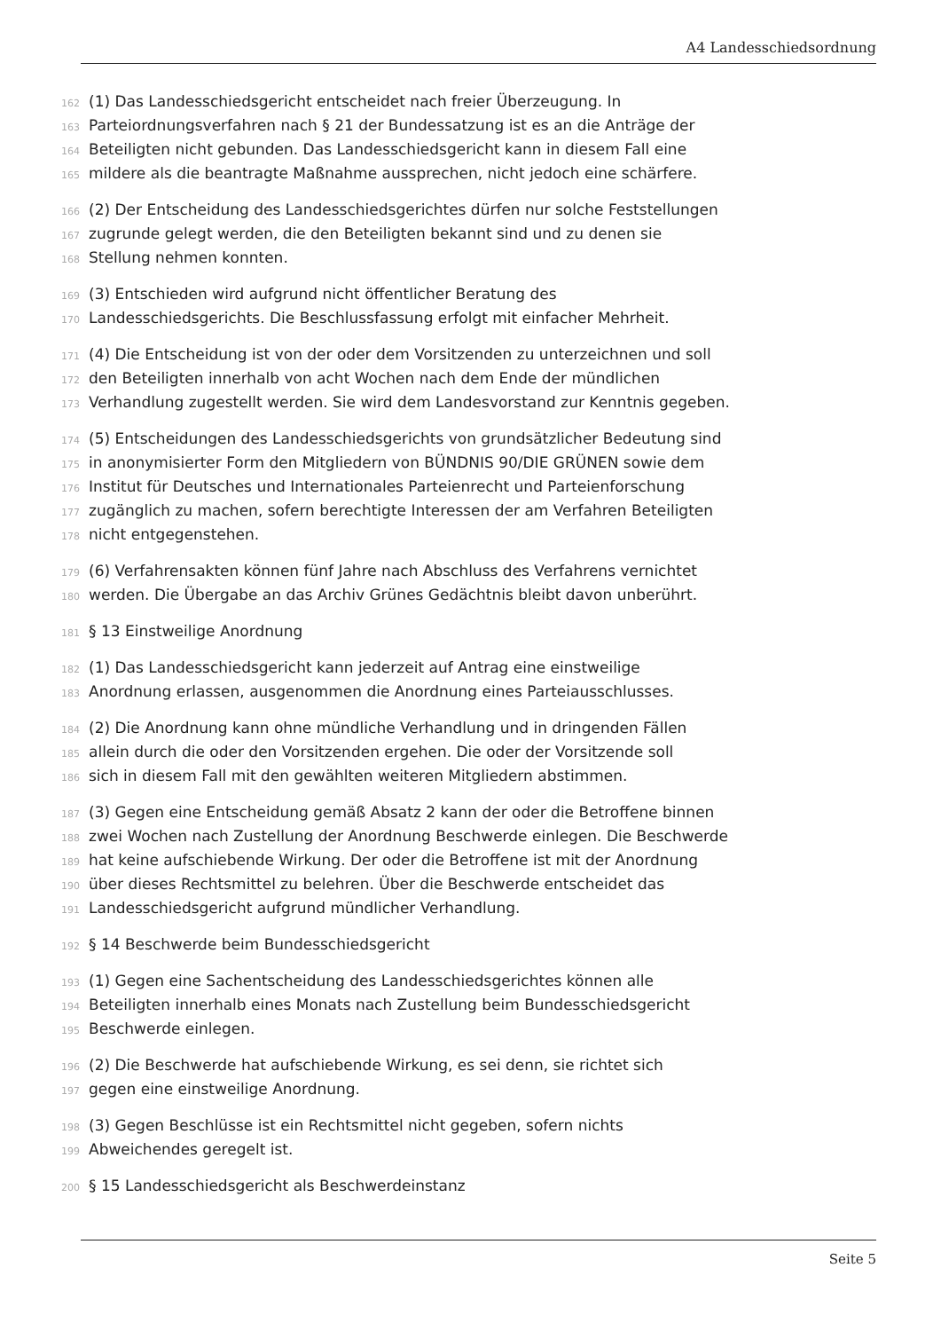A4 Landesschiedsordnung
162 (1) Das Landesschiedsgericht entscheidet nach freier Überzeugung. In
163 Parteiordnungsverfahren nach § 21 der Bundessatzung ist es an die Anträge der
164 Beteiligten nicht gebunden. Das Landesschiedsgericht kann in diesem Fall eine
165 mildere als die beantragte Maßnahme aussprechen, nicht jedoch eine schärfere.
166 (2) Der Entscheidung des Landesschiedsgerichtes dürfen nur solche Feststellungen
167 zugrunde gelegt werden, die den Beteiligten bekannt sind und zu denen sie
168 Stellung nehmen konnten.
169 (3) Entschieden wird aufgrund nicht öffentlicher Beratung des
170 Landesschiedsgerichts. Die Beschlussfassung erfolgt mit einfacher Mehrheit.
171 (4) Die Entscheidung ist von der oder dem Vorsitzenden zu unterzeichnen und soll
172 den Beteiligten innerhalb von acht Wochen nach dem Ende der mündlichen
173 Verhandlung zugestellt werden. Sie wird dem Landesvorstand zur Kenntnis gegeben.
174 (5) Entscheidungen des Landesschiedsgerichts von grundsätzlicher Bedeutung sind
175 in anonymisierter Form den Mitgliedern von BÜNDNIS 90/DIE GRÜNEN sowie dem
176 Institut für Deutsches und Internationales Parteienrecht und Parteienforschung
177 zugänglich zu machen, sofern berechtigte Interessen der am Verfahren Beteiligten
178 nicht entgegenstehen.
179 (6) Verfahrensakten können fünf Jahre nach Abschluss des Verfahrens vernichtet
180 werden. Die Übergabe an das Archiv Grünes Gedächtnis bleibt davon unberührt.
181 § 13 Einstweilige Anordnung
182 (1) Das Landesschiedsgericht kann jederzeit auf Antrag eine einstweilige
183 Anordnung erlassen, ausgenommen die Anordnung eines Parteiausschlusses.
184 (2) Die Anordnung kann ohne mündliche Verhandlung und in dringenden Fällen
185 allein durch die oder den Vorsitzenden ergehen. Die oder der Vorsitzende soll
186 sich in diesem Fall mit den gewählten weiteren Mitgliedern abstimmen.
187 (3) Gegen eine Entscheidung gemäß Absatz 2 kann der oder die Betroffene binnen
188 zwei Wochen nach Zustellung der Anordnung Beschwerde einlegen. Die Beschwerde
189 hat keine aufschiebende Wirkung. Der oder die Betroffene ist mit der Anordnung
190 über dieses Rechtsmittel zu belehren. Über die Beschwerde entscheidet das
191 Landesschiedsgericht aufgrund mündlicher Verhandlung.
192 § 14 Beschwerde beim Bundesschiedsgericht
193 (1) Gegen eine Sachentscheidung des Landesschiedsgerichtes können alle
194 Beteiligten innerhalb eines Monats nach Zustellung beim Bundesschiedsgericht
195 Beschwerde einlegen.
196 (2) Die Beschwerde hat aufschiebende Wirkung, es sei denn, sie richtet sich
197 gegen eine einstweilige Anordnung.
198 (3) Gegen Beschlüsse ist ein Rechtsmittel nicht gegeben, sofern nichts
199 Abweichendes geregelt ist.
200 § 15 Landesschiedsgericht als Beschwerdeinstanz
Seite 5